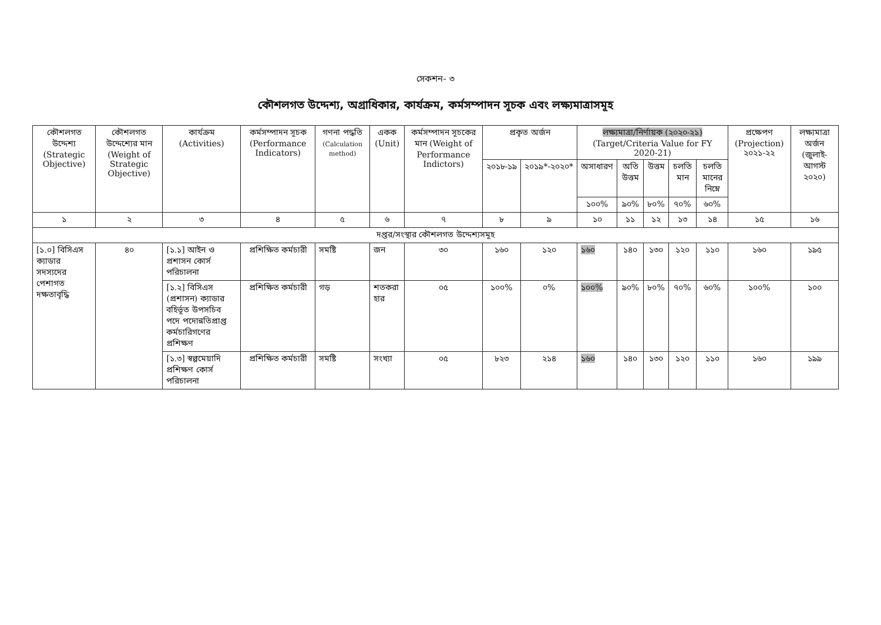সেকশন- ৩
কৌশলগত উদ্দেশ্য, অগ্রাধিকার, কার্যক্রম, কর্মসম্পাদন সূচক এবং লক্ষ্যমাত্রাসমূহ
| কৌশলগত উদ্দেশ্য (Strategic Objective) | কৌশলগত উদ্দেশ্যের মান (Weight of Strategic Objective) | কার্যক্রম (Activities) | কর্মসম্পাদন সূচক (Performance Indicators) | গণনা পদ্ধতি (Calculation method) | একক (Unit) | কর্মসম্পাদন সূচকের মান (Weight of Performance Indictors) | প্রকৃত অর্জন | | লক্ষ্যমাত্রা/নির্ণায়ক (২০২০-২১) (Target/Criteria Value for FY 2020-21) | | | | | প্রক্ষেপণ (Projection) ২০২১-২২ | লক্ষ্যমাত্রা অর্জন (জুলাই-আগস্ট ২০২০) |
| --- | --- | --- | --- | --- | --- | --- | --- | --- | --- | --- | --- | --- | --- | --- | --- |
| | | | | | | | ২০১৮-১৯ | ২০১৯*-২০২০* | অসাধারণ | অতি উত্তম | উত্তম | চলতি মান | চলতি মানের নিম্নে | | |
| | | | | | | | | | ১০০% | ৯০% | ৮০% | ৭০% | ৬০% | | |
| ১ | ২ | ৩ | ৪ | ৫ | ৬ | ৭ | ৮ | ৯ | ১০ | ১১ | ১২ | ১৩ | ১৪ | ১৫ | ১৬ |
| দপ্তর/সংস্থার কৌশলগত উদ্দেশ্যসমূহ | | | | | | | | | | | | | | | |
| [১.০] বিসিএস ক্যাডার সদস্যদের পেশাগত দক্ষতাবৃদ্ধি | ৪০ | [১.১] আইন ও প্রশাসন কোর্স পরিচালনা | প্রশিক্ষিত কর্মচারী | সমষ্টি | জন | ৩০ | ১৬০ | ১২০ | ১৬০ | ১৪০ | ১৩০ | ১২০ | ১১০ | ১৬০ | ১৯৫ |
| | | [১.২] বিসিএস (প্রশাসন) ক্যাডার বহির্ভূত উপসচিব পদে পদোন্নতিপ্রাপ্ত কর্মচারিগণের প্রশিক্ষণ | প্রশিক্ষিত কর্মচারী | গড় | শতকরা হার | ০৫ | ১০০% | ০% | ১০০% | ৯০% | ৮০% | ৭০% | ৬০% | ১০০% | ১০০ |
| | | [১.৩] স্বল্পমেয়াদি প্রশিক্ষণ কোর্স পরিচালনা | প্রশিক্ষিত কর্মচারী | সমষ্টি | সংখ্যা | ০৫ | ৮২৩ | ২১৪ | ১৬০ | ১৪০ | ১৩০ | ১২০ | ১১০ | ১৬০ | ১৯৯ |